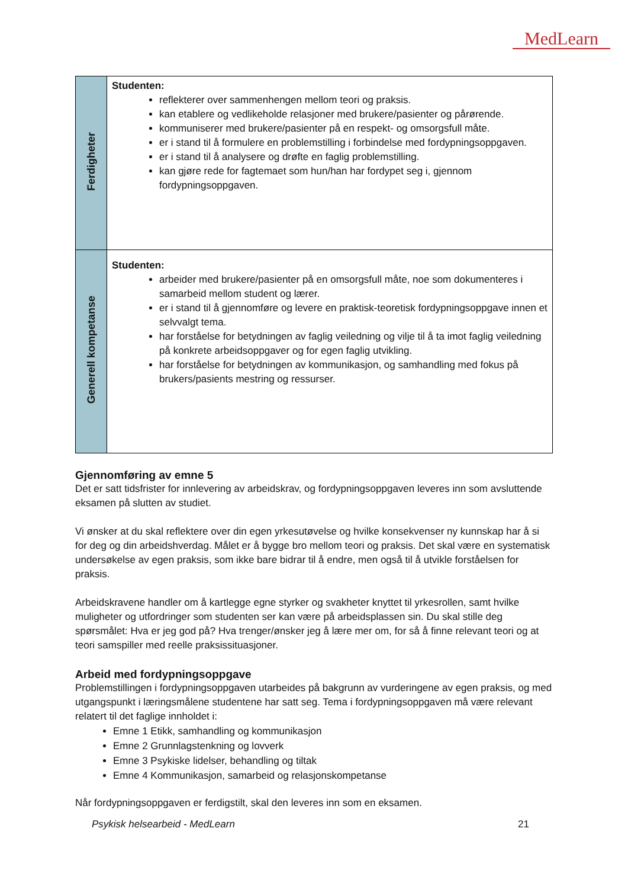MedLearn
| Ferdigheter | Studenten: reflekterer over sammenhengen mellom teori og praksis. kan etablere og vedlikeholde relasjoner med brukere/pasienter og pårørende. kommuniserer med brukere/pasienter på en respekt- og omsorgsfull måte. er i stand til å formulere en problemstilling i forbindelse med fordypningsoppgaven. er i stand til å analysere og drøfte en faglig problemstilling. kan gjøre rede for fagtemaet som hun/han har fordypet seg i, gjennom fordypningsoppgaven. |
| Generell kompetanse | Studenten: arbeider med brukere/pasienter på en omsorgsfull måte, noe som dokumenteres i samarbeid mellom student og lærer. er i stand til å gjennomføre og levere en praktisk-teoretisk fordypningsoppgave innen et selvvalgt tema. har forståelse for betydningen av faglig veiledning og vilje til å ta imot faglig veiledning på konkrete arbeidsoppgaver og for egen faglig utvikling. har forståelse for betydningen av kommunikasjon, og samhandling med fokus på brukers/pasients mestring og ressurser. |
Gjennomføring av emne 5
Det er satt tidsfrister for innlevering av arbeidskrav, og fordypningsoppgaven leveres inn som avsluttende eksamen på slutten av studiet.
Vi ønsker at du skal reflektere over din egen yrkesutøvelse og hvilke konsekvenser ny kunnskap har å si for deg og din arbeidshverdag. Målet er å bygge bro mellom teori og praksis. Det skal være en systematisk undersøkelse av egen praksis, som ikke bare bidrar til å endre, men også til å utvikle forståelsen for praksis.
Arbeidskravene handler om å kartlegge egne styrker og svakheter knyttet til yrkesrollen, samt hvilke muligheter og utfordringer som studenten ser kan være på arbeidsplassen sin. Du skal stille deg spørsmålet: Hva er jeg god på? Hva trenger/ønsker jeg å lære mer om, for så å finne relevant teori og at teori samspiller med reelle praksissituasjoner.
Arbeid med fordypningsoppgave
Problemstillingen i fordypningsoppgaven utarbeides på bakgrunn av vurderingene av egen praksis, og med utgangspunkt i læringsmålene studentene har satt seg. Tema i fordypningsoppgaven må være relevant relatert til det faglige innholdet i:
Emne 1 Etikk, samhandling og kommunikasjon
Emne 2 Grunnlagstenkning og lovverk
Emne 3 Psykiske lidelser, behandling og tiltak
Emne 4 Kommunikasjon, samarbeid og relasjonskompetanse
Når fordypningsoppgaven er ferdigstilt, skal den leveres inn som en eksamen.
Psykisk helsearbeid - MedLearn 21